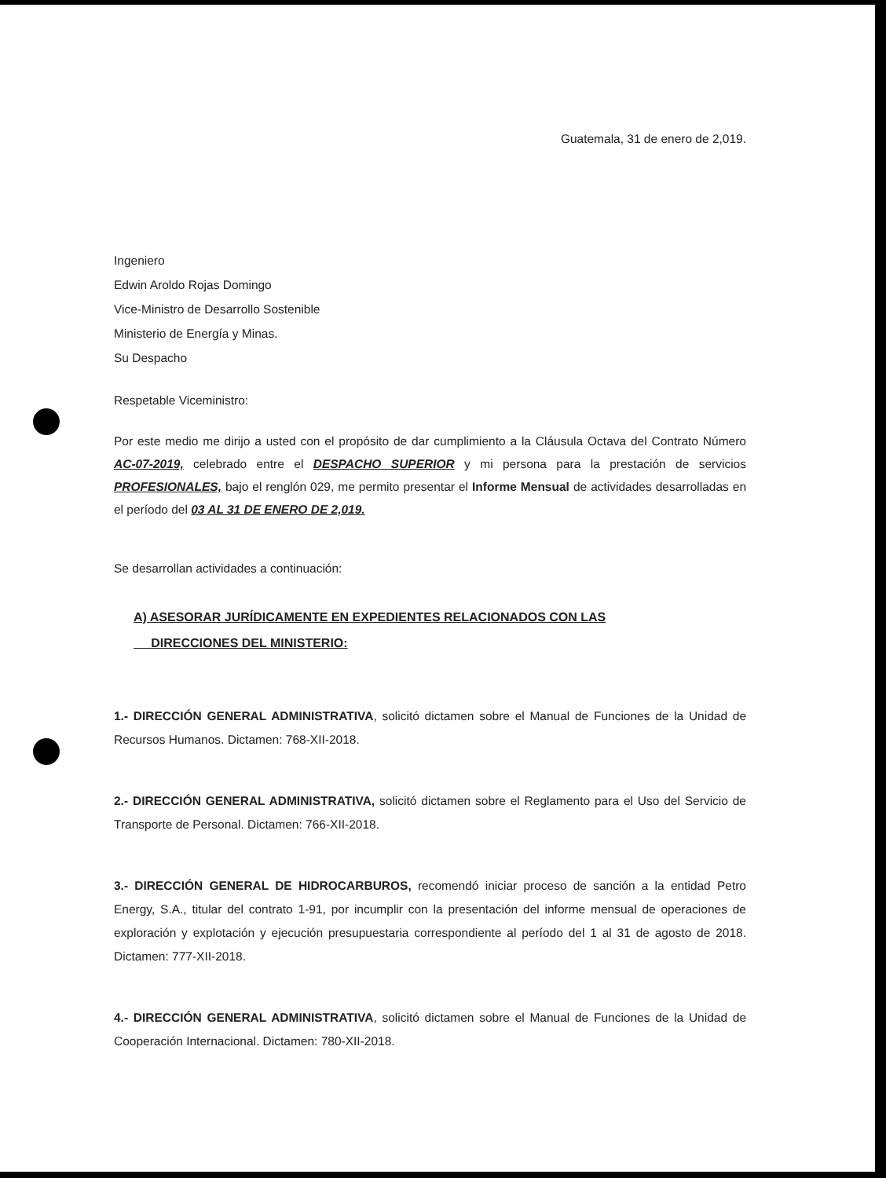Guatemala, 31 de enero de 2,019.
Ingeniero
Edwin Aroldo Rojas Domingo
Vice-Ministro de Desarrollo Sostenible
Ministerio de Energía y Minas.
Su Despacho
Respetable Viceministro:
Por este medio me dirijo a usted con el propósito de dar cumplimiento a la Cláusula Octava del Contrato Número AC-07-2019, celebrado entre el DESPACHO SUPERIOR y mi persona para la prestación de servicios PROFESIONALES, bajo el renglón 029, me permito presentar el Informe Mensual de actividades desarrolladas en el período del 03 AL 31 DE ENERO DE 2,019.
Se desarrollan actividades a continuación:
A) ASESORAR JURÍDICAMENTE EN EXPEDIENTES RELACIONADOS CON LAS
DIRECCIONES DEL MINISTERIO:
1.- DIRECCIÓN GENERAL ADMINISTRATIVA, solicitó dictamen sobre el Manual de Funciones de la Unidad de Recursos Humanos. Dictamen: 768-XII-2018.
2.- DIRECCIÓN GENERAL ADMINISTRATIVA, solicitó dictamen sobre el Reglamento para el Uso del Servicio de Transporte de Personal. Dictamen: 766-XII-2018.
3.- DIRECCIÓN GENERAL DE HIDROCARBUROS, recomendó iniciar proceso de sanción a la entidad Petro Energy, S.A., titular del contrato 1-91, por incumplir con la presentación del informe mensual de operaciones de exploración y explotación y ejecución presupuestaria correspondiente al período del 1 al 31 de agosto de 2018. Dictamen: 777-XII-2018.
4.- DIRECCIÓN GENERAL ADMINISTRATIVA, solicitó dictamen sobre el Manual de Funciones de la Unidad de Cooperación Internacional. Dictamen: 780-XII-2018.